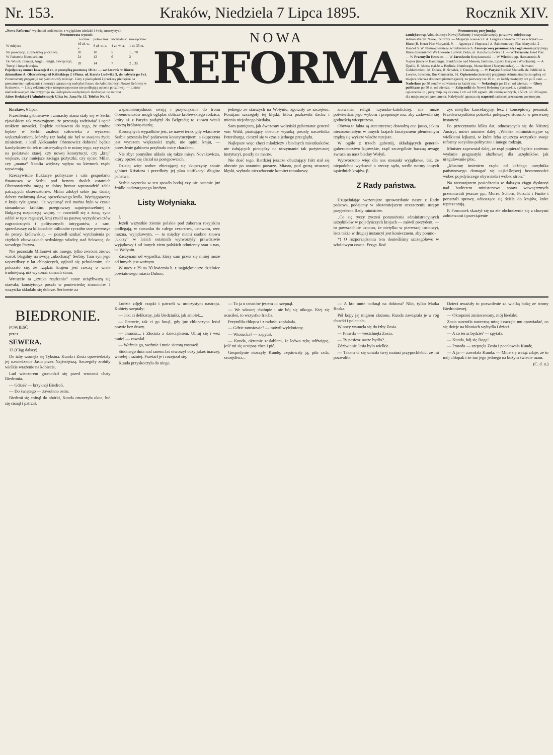Nr. 153. Kraków, Niedziela 7 Lipca 1895. Rocznik XIV.
„Nowa Reforma“ wychodzi codziennie, z wyjątkiem niedziel i świąt uroczystych
Prenumerata wynosi:
| | rocznie: | półrocznie: | kwartalnie: | miesięcznie: |
| --- | --- | --- | --- | --- |
| W miejscu | 16 zł. w. a. | 8 zł. w. a. | 4 zł. w. a. | 1 zł. 35 ct. |
| Na prowincyi, z przesyłką pocztową | 20 | 10 | 5 | 1 „ 70 |
| W Państwie Niemieckiem | 24 | 12 | 6 | 2 |
| Do Włoch, Francyi, Anglii, Belgii, Szwajcaryi, Turcyi i innych krajów | 28 | 14 | 7 | 2 „ 35 |
Pojedynczy numer kosztuje 8 ct., z przesyłką pocztową 10 ct.: — we Lwowie w Biurze dzienników A. Olszewskiego ul Kilińskiego 2 i Plona. ul. Karola Ludwika 9, do nabycia po 8 ct. Prenumeratę przyjmuje się tylko za cały miesiąc. Listy z pieniędzmi i przekazy pieniężne na prenumeratę i ogłoszenia (inseraty) uprasza się nadsyłać franco do Administracyi Nowej Reformy w Krakowie. — Listy reklamacyjne nieopieczętowane nie podlegają opłacie pocztowej. — Listów niefrankowanych nie przyjmuje się. Rękopisów nadsyłanych Redakcya nie zwraca.
Adres Redakcyi i Administracyi: Ulica św. Jana Nr. 13. Telefon Nr. 41.
NOWA
REFORMA
Prenumeratę przyjmują:
zamiejscową: Administracya Nowej Reformy i wszystkie urzędy pocztowe; miejscową: Administracya Nowej Reformy. — Magazyn nowości F. A. Grigara i Główna trafika w Rynku — Biuro (R. Herz) Plac Maryacki, 9. — Agencya J. Hopcasa i A. Salomonowej, Plac Maryacki, 2 — Handel S. W. Niemojowskiego w Sukiennicach. Zamiejscową prenumeratę i ogłoszenia przyjmują Biura dzienników: We Lwowie Ludwik Plohn, ul. Karola Ludwika 11. — W Tarnowie Józef Pisz. — W Przemyślu Heszeles. — W Jarosławiu Krzyżanowski — W Wiedniu pp. Haasenstein & Vogler (także w Hamburgu, Frankfurcie nad Menem, Berlinie, Lipsku Bazylei i Wrocławiu). — A. Opelik, R. Mosse (także w Berlinie, Hamburgu, Monachium i Norymberdze). — Hermann Goldschmiedt, M. Dukes, H. Schalek, J. Danneberg. — W Paryżu Société Mutuelle de Publicité A. Lorette, directeur, Rue Caumartin, 61. Ogłoszenia (inseraty) przyjmuje Administracya za opłatą od miejsca wiersza drobnem pismem (petit), za pierwszy raz 10 ct., za każdy następny raz po 5 cent. — Nadesłane po 30 centów od wiersza za każdy raz. — Nekrologia po 15 ct. od wiersza. — Głosy publiczne po 50 ct. od wiersza. — Załączniki do Nowej Reformy (prospekta, cyrkularze, ogłoszenia itp.) przyjmuje się za cenę 1 złr. od 100 egzem. dla zamiejscowych, a 50 ct. od 100 egzm. dla miejscowych prenumerat. Należytość uprasza się naprzód nadesłać przekazem pocztowym.
Kraków, 6 lipca.
Przesilenia gabinetowe i zamachy stanu stały się w Serbii zjawiskiem tak zwyczajnem, że przestają zadziwiać i nęcić urokiem nowości. Dojdzie niebawem do tego, że trudno będzie w Serbii znaleźć człowieka z wyższem wykształceniem, któryby raz bodaj nie był w swojem życiu ministrem, a król Aleksander Obrenowicz dobierać będzie kandydatów do tek ministeryalnych w miarę tego, czy rządzi na podstawie starej, czy nowej konstytucyi, czy „kraj“ większe, czy mniejsze zaciąga pożyczki, czy ojciec Milan, czy „mama“ Natalia większy wpływ na kierunek rządu wywierają.
Rzeczywiście fluktacye polityczne i cała gospodarka finansowa w Serbii pod bertem dwóch ostatnich Obrenowiczów mogą w dobry humor wprowadzić zdala patrzących obserwatorów. Milan zdobył sobie już dzisiaj dobrze zasłużoną sławę operetkowego króla. Wyciągnąwszy z kraju tyle grosza, ile wycisnąć zeń można było w czasie stosunkowo krótkim; przegrawszy najniepotrzebniej z Bułgaryą rozpoczętą wojnę, — rozwiódł się z żoną, syna oddał w ręce regencyi, kraj rzucił na pastwę wyzyskiwaczów zagranicznych i politycznych intrygantów, a sam, sprzedawszy za kilkanaście milionów ryczałtu swe pretensye do pensyi królewskiej, — poszedł szukać wytchnienia po ciężkich obowiązkach serbskiego władcy, nad Sekwanę, do wesołego Paryża.
Nie pozostało Milanowi nic innego, tylko zwrócić znowu wzrok błagalny na swoją „ukochaną“ Serbię. Tam syn jego wyszedłszy z lat chłopięcych, ogłosił się pełnoletnim, ale pokazało się, że rządzić krajem jest rzeczą o wiele trudniejszą, niż wykonać zamach stanu.
Wreszcie ta „sztuka rządzenia“ coraz uciążliwszą się stawała; konstytucya poszła w poniewierkę stronnictw. I wszystko składało się dobrze. Serbowie za
wspaniałomyślność swoją i przywiązanie do tronu Obrenowiczów mogli oglądać oblicze królewskiego rodzica, który aż z Paryża podążył do Belgradu; to znowu witali uroczą królowę-matkę.
Koroną tych wypadków jest, że nawet teraz, gdy właściwie Serbia przestała być państwem konstytucyjnem, a skupczyna jest wyrazem większości rządu, nie opinii kraju, — przesilenie gabinetu przybrało ostry charakter.
Nie zbyt pomyślne układa się także misya Novakovicza, który oprzeć się chciał na postępowcach.
Dzisiaj więc wobec zbierającej się skupczyny stanie gabinet Kristicza i przedłoży jej plan unifikacyi długów państwa.
Serbia wyrzeka w ten sposób bodaj czy nie ostatnie już źródło nadszarganego kredytu.
Listy Wołyniaka.
I.
Jeżeli wszystkie ziemie polskie pod zaborem rosyjskim podlegają, w stosunku do całego cesarstwa, ustawom, rzec można, wyjątkowym, — to między niemi osobne znowu „ukazy“ w latach ostatnich wytworzyły prawdziwie wyjątkowy i od innych ziem polskich odmienny stan u nas, na Wołyniu.
Zaczynam od wypadku, który sam przez się mniej może od innych jest ważnym.
W nocy z 29 na 30 kwietnia b. r. najpiękniejsze dzielnice powiatowego miasta Dubno,
jednego ze starszych na Wołyniu, zgorzały ze szczętem. Pomijam szczegóły tej klęski, która pozbawiła dachu i mienia niejednego biedaka.
Sam pamiętam, jak ówczesny wołyński gubernator generał von Wahl, piastujący obecnie wysoką posadę naczelnika Petersburga, cieszył się w czasie jednego przeglądu.
Najlepsze więc chęci młodzieży i biednych mieszkańców, nie żałujących pieniędzy na utrzymanie tak pożytecznej instytucyi, poszły na marne.
Nie dość tego. Bardziej jeszcze oburzający fakt stał się obecnie po ostatnim pożarze. Miasto, pod grozą strasznej klęski, wybrało niezwłocznie komitet ratunkowy.
znawania religii rzymsko-katolickiej, nie może potwierdzić jego wyboru i proponuje mu, aby zadowolił się godnością wiceprezesa.
Obywa te fakta są autentyczne; dowodzą one jasno, jakim niezrozumiałym w innych krajach fanatyzmem plemiennym rządzą się wyższe władze tutejsze.
W ogóle z trzech gubernij, składających generał-gubernatorstwo kijowskie, rząd szczególnie baczną uwagę zwraca na nasz biedny Wołyń.
Wytworzono więc dla nas stosunki wyjątkowe, tak, że niepodobna wydawać o rzeczy sądu, wedle normy innych sąsiednich krajów. β.
Z Rady państwa.
Uzupełniając wczorajsze sprawozdanie nasze z Rady państwa, podajemy w obszerniejszem streszczeniu ustępy przyjedenta Rady ministrów.
„Co się tyczy życzeń pomnożenia administracyjnych urzędników w pojedyńczych krajach — mówił prezydent, — to powszechnie uznano, że nietylko w pierwszej instancyi, lecz także w drugiej instancyi jest koniecznem, aby pomno-
*) O rozporządzeniu tem donieśliśmy szczegółowo w właściwym czasie. Przyp. Red.
żyć nietylko kancelaryjny, lecz i konceptowy personal. Przedewszystkiem potrzeba polepszyć stosunki w pierwszej instancyi.
Po przeczytaniu kilku dat, odnoszących się do Niższej Austryi, mówi minister dalej: „Władze administracyjne są wielkiemi lejkami, w które Izba spuszcza wszystkie swoje reformy socyalno-polityczne i innego rodzaju.
Minister zapewniał dalej, że rząd popierać będzie zarówno wydanie pragmatyki służbowej dla urzędników, jak uregulowanie płac.
„Musimy imieniem rządu od każdego urzędnika państwowego domagać się najściślejszej bezstronności wobec pojedyńczego obywatela i wobec stron.“
Na wczorajszem posiedzeniu w dalszym ciągu dyskusyi nad budżetem ministerstwa spraw wewnętrznych przemawiali jeszcze pp.: Morre, Schorn, Forscht i Funke i poruszali sprawy, odnoszące się ściśle do krajów, które reprezentują.
P. Formanek skarżył się na złe obchodzenie się z chorymi żołnierzami i przeciążenie
BIEDRONIE.
POWIEŚĆ
przez
SEWERA.
13 (Ciąg dalszy).
Do izby wsunęła się Tyksina. Kunda i Zosia opowiedziały jej nawiedzenie Jasia przez Najświętszą. Szczegóły zrobiły wielkie wrażenie na kobiecie.
Lud wieczorem gromadził się przed wrotami chaty Biedronia.
— Gdzie? — krzyknął Biedroń.
— Do świętego — zawołano ostro.
Biedroń się cofnął do obórki, Kunda otworzyła okna, lud się cisnął i patrzał.
Ludzie zdjęli czapki i patrzeli w uroczystym nastroju. Kobiety szeptały:
— Jaki ci delikatny, jaki bledziuśki, jak aniołek...
— Patrzcie, tak ci go lunął, gdy już chłopczyna leżał prawie bez duszy.
— Jasność... i Złocista z dzieciątkiem. Ulituj się i weź mnie! — zawołał.
— Weźmie go, weźmie i mnie sierotą zostawi!...
Siódmego dnia nad ranem Jaś otworzył oczy jakoś inaczej, weselej i raźniej. Przetarł je i rozejrzał się.
Kunda przyskoczyła do niego.
— To ja u tatusiów jestem — szepnął.
— We własnej chałupie i nie bój się nikogo. Kiej się ocuciłeś, to wszystko fracha.
Przytuliła chłopca i z radości zapłakała.
— Gdzie tatusiowie? — mówił wylękniony.
— Wtorucha? — zapytał.
— Kunda, okrutnie zesłabłem, że ledwo rękę udźwignę, jeść mi się ocuipnę chce i pić.
Gospodynie otoczyły Kundę, częstowały ją, piła rada, szczęśliwa...
— A kto mnie natknął na doktora? Nikt, tylko Matka Boska.
Pół kopy jaj migiem złożono, Kunda zawiązała je w róg chustki i poleciała.
W nocy wsunęła się do izby Zosia.
— Prawda — westchnęła Zosia.
— Ty pasiesz nasze bydło?...
Zdziwienie Jasia było wielkie.
— Takem ci się umiała twej matusi przypochlebić, że mi pozwoliła.
Dzieci uważały to pozwolenie za wielką łaskę ze strony Biedroniowej.
— Okropnieś zmizerowany, mój biedaku.
Zosia nastroiła stateczną minę i zaczęła mu opowiadać, co się dzieje na błoniach wybydla i dzieci.
— A co teraz będzie? — spytała.
— Kunda, bój się Boga!
— Prawda — szepnęła Zosia i pocałowała Kundę.
— A ja — zawołała Kunda. — Mnie się wciąż zdaje, że to mój chłopak i że ino jego jednego na bożym świecie mam.
(C. d. n.)